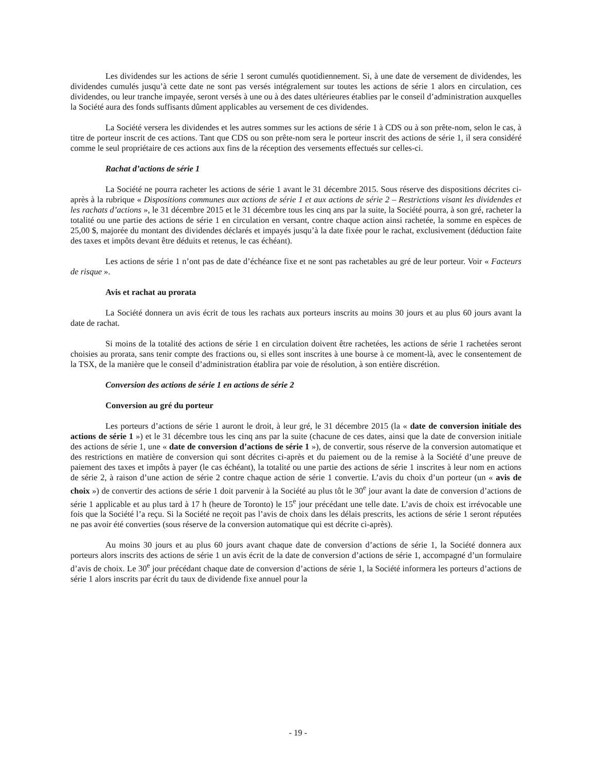Les dividendes sur les actions de série 1 seront cumulés quotidiennement. Si, à une date de versement de dividendes, les dividendes cumulés jusqu’à cette date ne sont pas versés intégralement sur toutes les actions de série 1 alors en circulation, ces dividendes, ou leur tranche impayée, seront versés à une ou à des dates ultérieures établies par le conseil d’administration auxquelles la Société aura des fonds suffisants dûment applicables au versement de ces dividendes.
La Société versera les dividendes et les autres sommes sur les actions de série 1 à CDS ou à son prête-nom, selon le cas, à titre de porteur inscrit de ces actions. Tant que CDS ou son prête-nom sera le porteur inscrit des actions de série 1, il sera considéré comme le seul propriétaire de ces actions aux fins de la réception des versements effectués sur celles-ci.
Rachat d’actions de série 1
La Société ne pourra racheter les actions de série 1 avant le 31 décembre 2015. Sous réserve des dispositions décrites ci-après à la rubrique « Dispositions communes aux actions de série 1 et aux actions de série 2 – Restrictions visant les dividendes et les rachats d’actions », le 31 décembre 2015 et le 31 décembre tous les cinq ans par la suite, la Société pourra, à son gré, racheter la totalité ou une partie des actions de série 1 en circulation en versant, contre chaque action ainsi rachetée, la somme en espèces de 25,00 $, majorée du montant des dividendes déclarés et impayés jusqu’à la date fixée pour le rachat, exclusivement (déduction faite des taxes et impôts devant être déduits et retenus, le cas échéant).
Les actions de série 1 n’ont pas de date d’échéance fixe et ne sont pas rachetables au gré de leur porteur. Voir « Facteurs de risque ».
Avis et rachat au prorata
La Société donnera un avis écrit de tous les rachats aux porteurs inscrits au moins 30 jours et au plus 60 jours avant la date de rachat.
Si moins de la totalité des actions de série 1 en circulation doivent être rachetées, les actions de série 1 rachetées seront choisies au prorata, sans tenir compte des fractions ou, si elles sont inscrites à une bourse à ce moment-là, avec le consentement de la TSX, de la manière que le conseil d’administration établira par voie de résolution, à son entière discrétion.
Conversion des actions de série 1 en actions de série 2
Conversion au gré du porteur
Les porteurs d’actions de série 1 auront le droit, à leur gré, le 31 décembre 2015 (la « date de conversion initiale des actions de série 1 ») et le 31 décembre tous les cinq ans par la suite (chacune de ces dates, ainsi que la date de conversion initiale des actions de série 1, une « date de conversion d’actions de série 1 »), de convertir, sous réserve de la conversion automatique et des restrictions en matière de conversion qui sont décrites ci-après et du paiement ou de la remise à la Société d’une preuve de paiement des taxes et impôts à payer (le cas échéant), la totalité ou une partie des actions de série 1 inscrites à leur nom en actions de série 2, à raison d’une action de série 2 contre chaque action de série 1 convertie. L’avis du choix d’un porteur (un « avis de choix ») de convertir des actions de série 1 doit parvenir à la Société au plus tôt le 30<sup>e</sup> jour avant la date de conversion d’actions de série 1 applicable et au plus tard à 17 h (heure de Toronto) le 15<sup>e</sup> jour précédant une telle date. L’avis de choix est irrévocable une fois que la Société l’a reçu. Si la Société ne reçoit pas l’avis de choix dans les délais prescrits, les actions de série 1 seront réputées ne pas avoir été converties (sous réserve de la conversion automatique qui est décrite ci-après).
Au moins 30 jours et au plus 60 jours avant chaque date de conversion d’actions de série 1, la Société donnera aux porteurs alors inscrits des actions de série 1 un avis écrit de la date de conversion d’actions de série 1, accompagné d’un formulaire d’avis de choix. Le 30<sup>e</sup> jour précédant chaque date de conversion d’actions de série 1, la Société informera les porteurs d’actions de série 1 alors inscrits par écrit du taux de dividende fixe annuel pour la
- 19 -